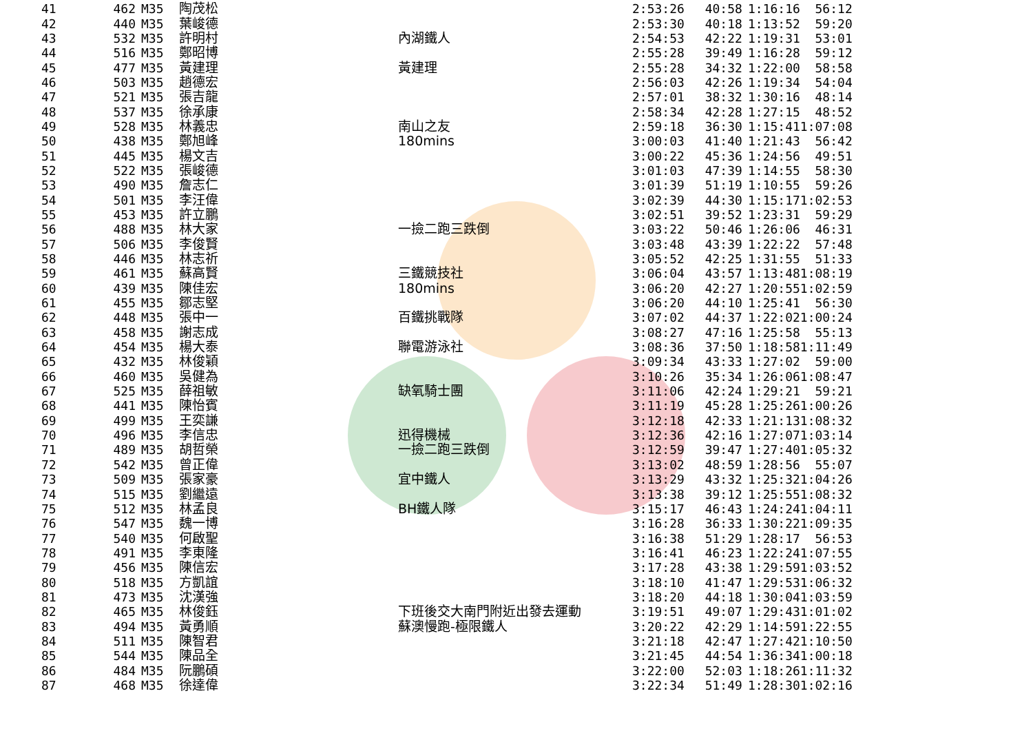| 41 | 462 | M35 | 陶茂松 | | 2:53:26 | 40:58 | 1:16:16 | 56:12 |
| 42 | 440 | M35 | 葉峻德 | | 2:53:30 | 40:18 | 1:13:52 | 59:20 |
| 43 | 532 | M35 | 許明村 | 內湖鐵人 | 2:54:53 | 42:22 | 1:19:31 | 53:01 |
| 44 | 516 | M35 | 鄭昭博 | | 2:55:28 | 39:49 | 1:16:28 | 59:12 |
| 45 | 477 | M35 | 黃建理 | 黃建理 | 2:55:28 | 34:32 | 1:22:00 | 58:58 |
| 46 | 503 | M35 | 趙德宏 | | 2:56:03 | 42:26 | 1:19:34 | 54:04 |
| 47 | 521 | M35 | 張吉龍 | | 2:57:01 | 38:32 | 1:30:16 | 48:14 |
| 48 | 537 | M35 | 徐承康 | | 2:58:34 | 42:28 | 1:27:15 | 48:52 |
| 49 | 528 | M35 | 林義忠 | 南山之友 | 2:59:18 | 36:30 | 1:15:41 | 1:07:08 |
| 50 | 438 | M35 | 鄭旭峰 | 180mins | 3:00:03 | 41:40 | 1:21:43 | 56:42 |
| 51 | 445 | M35 | 楊文吉 | | 3:00:22 | 45:36 | 1:24:56 | 49:51 |
| 52 | 522 | M35 | 張峻德 | | 3:01:03 | 47:39 | 1:14:55 | 58:30 |
| 53 | 490 | M35 | 詹志仁 | | 3:01:39 | 51:19 | 1:10:55 | 59:26 |
| 54 | 501 | M35 | 李汪偉 | | 3:02:39 | 44:30 | 1:15:17 | 1:02:53 |
| 55 | 453 | M35 | 許立鵬 | | 3:02:51 | 39:52 | 1:23:31 | 59:29 |
| 56 | 488 | M35 | 林大家 | 一撿二跑三跌倒 | 3:03:22 | 50:46 | 1:26:06 | 46:31 |
| 57 | 506 | M35 | 李俊賢 | | 3:03:48 | 43:39 | 1:22:22 | 57:48 |
| 58 | 446 | M35 | 林志祈 | | 3:05:52 | 42:25 | 1:31:55 | 51:33 |
| 59 | 461 | M35 | 蘇高賢 | 三鐵競技社 | 3:06:04 | 43:57 | 1:13:48 | 1:08:19 |
| 60 | 439 | M35 | 陳佳宏 | 180mins | 3:06:20 | 42:27 | 1:20:55 | 1:02:59 |
| 61 | 455 | M35 | 鄒志堅 | | 3:06:20 | 44:10 | 1:25:41 | 56:30 |
| 62 | 448 | M35 | 張中一 | 百鐵挑戰隊 | 3:07:02 | 44:37 | 1:22:02 | 1:00:24 |
| 63 | 458 | M35 | 謝志成 | | 3:08:27 | 47:16 | 1:25:58 | 55:13 |
| 64 | 454 | M35 | 楊大泰 | 聯電游泳社 | 3:08:36 | 37:50 | 1:18:58 | 1:11:49 |
| 65 | 432 | M35 | 林俊穎 | | 3:09:34 | 43:33 | 1:27:02 | 59:00 |
| 66 | 460 | M35 | 吳健為 | | 3:10:26 | 35:34 | 1:26:06 | 1:08:47 |
| 67 | 525 | M35 | 薛祖敏 | 缺氧騎士團 | 3:11:06 | 42:24 | 1:29:21 | 59:21 |
| 68 | 441 | M35 | 陳怡賓 | | 3:11:19 | 45:28 | 1:25:26 | 1:00:26 |
| 69 | 499 | M35 | 王奕謙 | | 3:12:18 | 42:33 | 1:21:13 | 1:08:32 |
| 70 | 496 | M35 | 李信忠 | 迅得機械 | 3:12:36 | 42:16 | 1:27:07 | 1:03:14 |
| 71 | 489 | M35 | 胡哲榮 | 一撿二跑三跌倒 | 3:12:59 | 39:47 | 1:27:40 | 1:05:32 |
| 72 | 542 | M35 | 曾正偉 | | 3:13:02 | 48:59 | 1:28:56 | 55:07 |
| 73 | 509 | M35 | 張家豪 | 宜中鐵人 | 3:13:29 | 43:32 | 1:25:32 | 1:04:26 |
| 74 | 515 | M35 | 劉繼遠 | | 3:13:38 | 39:12 | 1:25:55 | 1:08:32 |
| 75 | 512 | M35 | 林孟良 | BH鐵人隊 | 3:15:17 | 46:43 | 1:24:24 | 1:04:11 |
| 76 | 547 | M35 | 魏一博 | | 3:16:28 | 36:33 | 1:30:22 | 1:09:35 |
| 77 | 540 | M35 | 何啟聖 | | 3:16:38 | 51:29 | 1:28:17 | 56:53 |
| 78 | 491 | M35 | 李東隆 | | 3:16:41 | 46:23 | 1:22:24 | 1:07:55 |
| 79 | 456 | M35 | 陳信宏 | | 3:17:28 | 43:38 | 1:29:59 | 1:03:52 |
| 80 | 518 | M35 | 方凱誼 | | 3:18:10 | 41:47 | 1:29:53 | 1:06:32 |
| 81 | 473 | M35 | 沈漢強 | | 3:18:20 | 44:18 | 1:30:04 | 1:03:59 |
| 82 | 465 | M35 | 林俊鈺 | 下班後交大南門附近出發去運動 | 3:19:51 | 49:07 | 1:29:43 | 1:01:02 |
| 83 | 494 | M35 | 黃勇順 | 蘇澳慢跑-極限鐵人 | 3:20:22 | 42:29 | 1:14:59 | 1:22:55 |
| 84 | 511 | M35 | 陳智君 | | 3:21:18 | 42:47 | 1:27:42 | 1:10:50 |
| 85 | 544 | M35 | 陳品全 | | 3:21:45 | 44:54 | 1:36:34 | 1:00:18 |
| 86 | 484 | M35 | 阮鵬碩 | | 3:22:00 | 52:03 | 1:18:26 | 1:11:32 |
| 87 | 468 | M35 | 徐達偉 | | 3:22:34 | 51:49 | 1:28:30 | 1:02:16 |